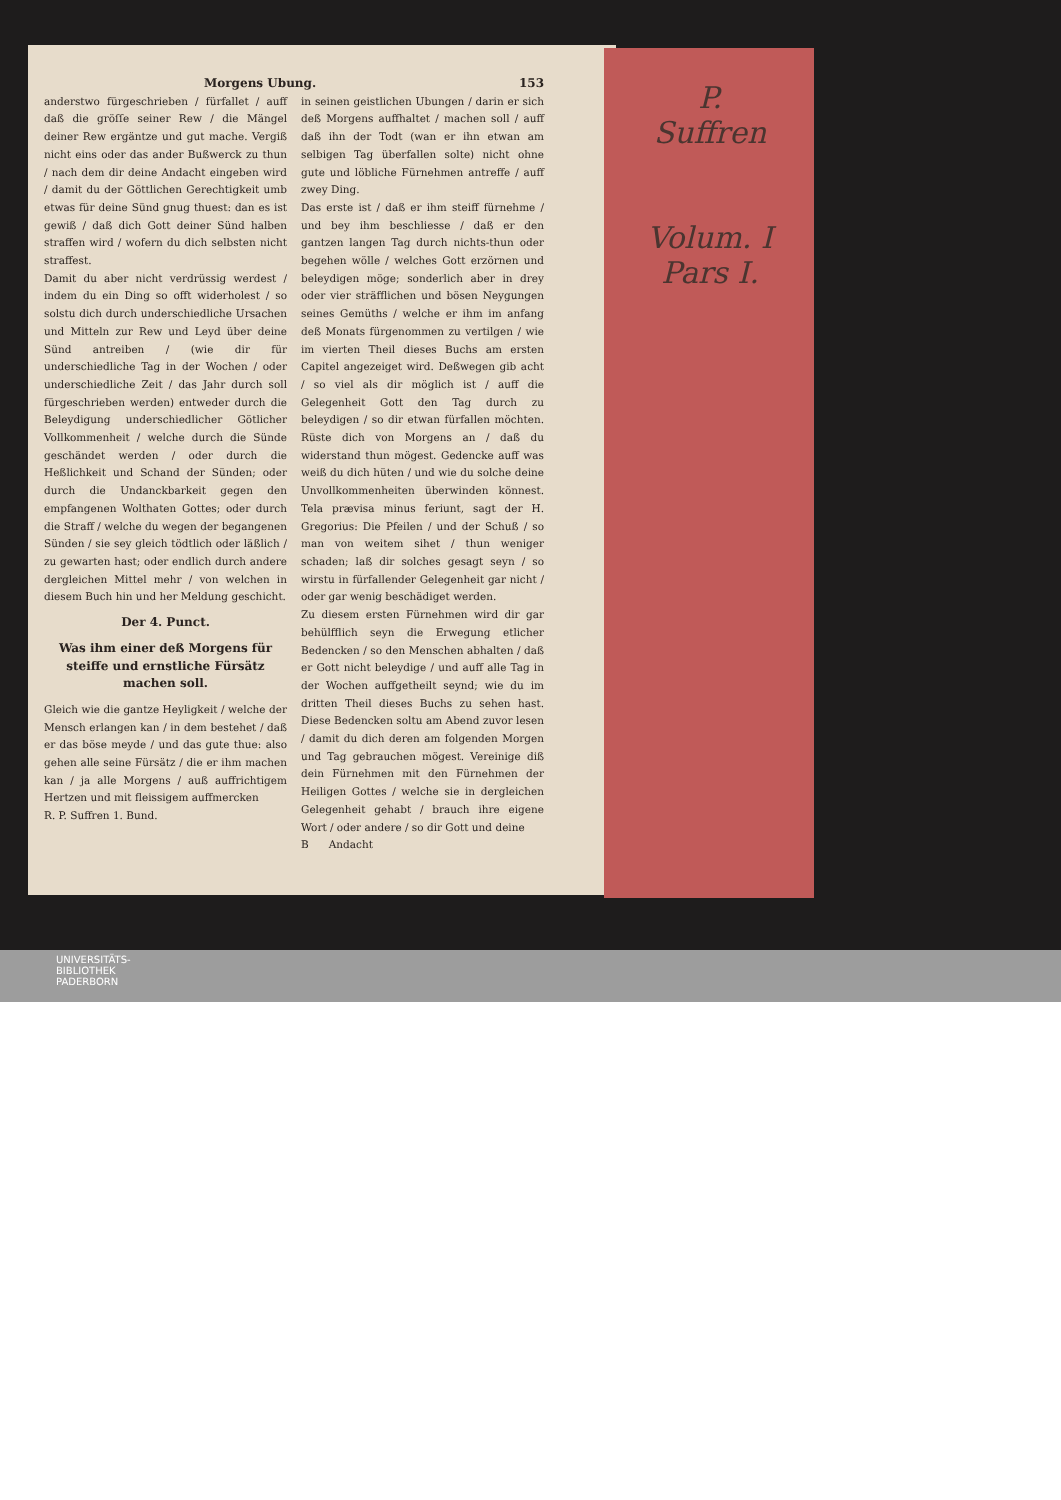Morgens Ubung. 153
anderstwo fürgeschrieben / fürfallet / auff daß die gröſſe seiner Rew / die Mängel deiner Rew ergäntze und gut mache. Vergiß nicht eins oder das ander Bußwerck zu thun / nach dem dir deine Andacht eingeben wird / damit du der Göttlichen Gerechtigkeit umb etwas für deine Sünd gnug thuest: dan es ist gewiß / daß dich Gott deiner Sünd halben straffen wird / wofern du dich selbsten nicht straffest.
Damit du aber nicht verdrüssig werdest / indem du ein Ding so offt widerholest / so solstu dich durch underschiedliche Ursachen und Mitteln zur Rew und Leyd über deine Sünd antreiben / (wie dir für underschiedliche Tag in der Wochen / oder underschiedliche Zeit / das Jahr durch soll fürgeschrieben werden) entweder durch die Beleydigung underschiedlicher Götlicher Vollkommenheit / welche durch die Sünde geschändet werden / oder durch die Heßlichkeit und Schand der Sünden; oder durch die Undanckbarkeit gegen den empfangenen Wolthaten Gottes; oder durch die Straff / welche du wegen der begangenen Sünden / sie sey gleich tödtlich oder läßlich / zu gewarten hast; oder endlich durch andere dergleichen Mittel mehr / von welchen in diesem Buch hin und her Meldung geschicht.
Der 4. Punct.
Was ihm einer deß Morgens für steiffe und ernstliche Fürsätz machen soll.
Gleich wie die gantze Heyligkeit / welche der Mensch erlangen kan / in dem bestehet / daß er das böse meyde / und das gute thue: also gehen alle seine Fürsätz / die er ihm machen kan / ja alle Morgens / auß auffrichtigem Hertzen und mit fleissigem auffmercken
R. P. Suffren 1. Bund.
in seinen geistlichen Ubungen / darin er sich deß Morgens auffhaltet / machen soll / auff daß ihn der Todt (wan er ihn etwan am selbigen Tag überfallen solte) nicht ohne gute und löbliche Fürnehmen antreffe / auff zwey Ding.
Das erste ist / daß er ihm steiff fürnehme / und bey ihm beschliesse / daß er den gantzen langen Tag durch nichts-thun oder begehen wölle / welches Gott erzörnen und beleydigen möge; sonderlich aber in drey oder vier sträfflichen und bösen Neygungen seines Gemüths / welche er ihm im anfang deß Monats fürgenommen zu vertilgen / wie im vierten Theil dieses Buchs am ersten Capitel angezeiget wird. Deßwegen gib acht / so viel als dir möglich ist / auff die Gelegenheit Gott den Tag durch zu beleydigen / so dir etwan fürfallen möchten. Rüste dich von Morgens an / daß du widerstand thun mögest. Gedencke auff was weiß du dich hüten / und wie du solche deine Unvollkommenheiten überwinden könnest. Tela prævisa minus feriunt, sagt der H. Gregorius: Die Pfeilen / und der Schuß / so man von weitem sihet / thun weniger schaden; laß dir solches gesagt seyn / so wirstu in fürfallender Gelegenheit gar nicht / oder gar wenig beschädiget werden.
Zu diesem ersten Fürnehmen wird dir gar behülfflich seyn die Erwegung etlicher Bedencken / so den Menschen abhalten / daß er Gott nicht beleydige / und auff alle Tag in der Wochen auffgetheilt seynd; wie du im dritten Theil dieses Buchs zu sehen hast. Diese Bedencken soltu am Abend zuvor lesen / damit du dich deren am folgenden Morgen und Tag gebrauchen mögest. Vereinige diß dein Fürnehmen mit den Fürnehmen der Heiligen Gottes / welche sie in dergleichen Gelegenheit gehabt / brauch ihre eigene Wort / oder andere / so dir Gott und deine
B Andacht
P.
Suffren
Volum. I
Pars I.
UNIVERSITÄTS-
BIBLIOTHEK
PADERBORN